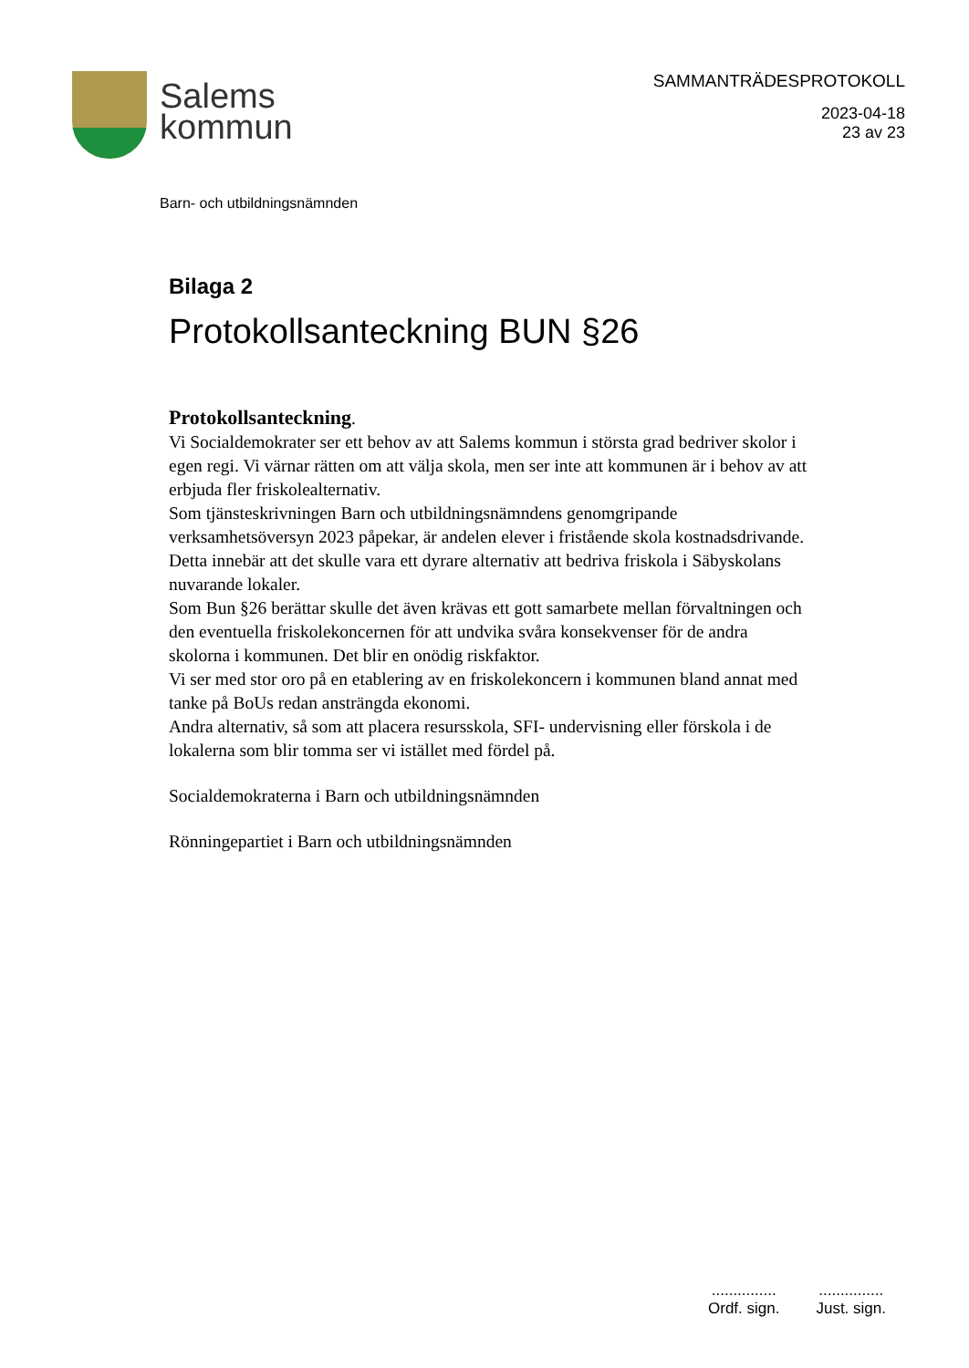Salems
kommun
SAMMANTRÄDESPROTOKOLL
2023-04-18
23 av 23
Barn- och utbildningsnämnden
Bilaga 2
Protokollsanteckning BUN §26
Protokollsanteckning.
Vi Socialdemokrater ser ett behov av att Salems kommun i största grad bedriver skolor i egen regi. Vi värnar rätten om att välja skola, men ser inte att kommunen är i behov av att erbjuda fler friskolealternativ.
Som tjänsteskrivningen Barn och utbildningsnämndens genomgripande verksamhetsöversyn 2023 påpekar, är andelen elever i fristående skola kostnadsdrivande. Detta innebär att det skulle vara ett dyrare alternativ att bedriva friskola i Säbyskolans nuvarande lokaler.
Som Bun §26 berättar skulle det även krävas ett gott samarbete mellan förvaltningen och den eventuella friskolekoncernen för att undvika svåra konsekvenser för de andra skolorna i kommunen. Det blir en onödig riskfaktor.
Vi ser med stor oro på en etablering av en friskolekoncern i kommunen bland annat med tanke på BoUs redan ansträngda ekonomi.
Andra alternativ, så som att placera resursskola, SFI- undervisning eller förskola i de lokalerna som blir tomma ser vi istället med fördel på.
Socialdemokraterna i Barn och utbildningsnämnden
Rönningepartiet i Barn och utbildningsnämnden
...............
Ordf. sign.
...............
Just. sign.